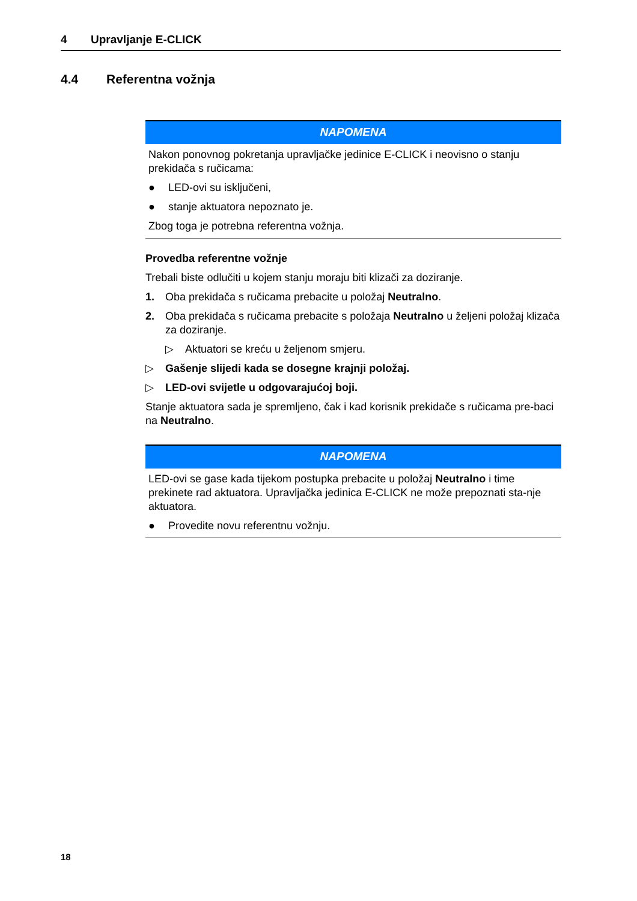4 Upravljanje E-CLICK
4.4 Referentna vožnja
NAPOMENA
Nakon ponovnog pokretanja upravljačke jedinice E-CLICK i neovisno o stanju prekidača s ručicama:
● LED-ovi su isključeni,
● stanje aktuatora nepoznato je.
Zbog toga je potrebna referentna vožnja.
Provedba referentne vožnje
Trebali biste odlučiti u kojem stanju moraju biti klizači za doziranje.
1. Oba prekidača s ručicama prebacite u položaj Neutralno.
2. Oba prekidača s ručicama prebacite s položaja Neutralno u željeni položaj klizača za doziranje.
▷ Aktuatori se kreću u željenom smjeru.
▷ Gašenje slijedi kada se dosegne krajnji položaj.
▷ LED-ovi svijetle u odgovarajućoj boji.
Stanje aktuatora sada je spremljeno, čak i kad korisnik prekidače s ručicama pre-baci na Neutralno.
NAPOMENA
LED-ovi se gase kada tijekom postupka prebacite u položaj Neutralno i time prekinete rad aktuatora. Upravljačka jedinica E-CLICK ne može prepoznati sta-nje aktuatora.
● Provedite novu referentnu vožnju.
18